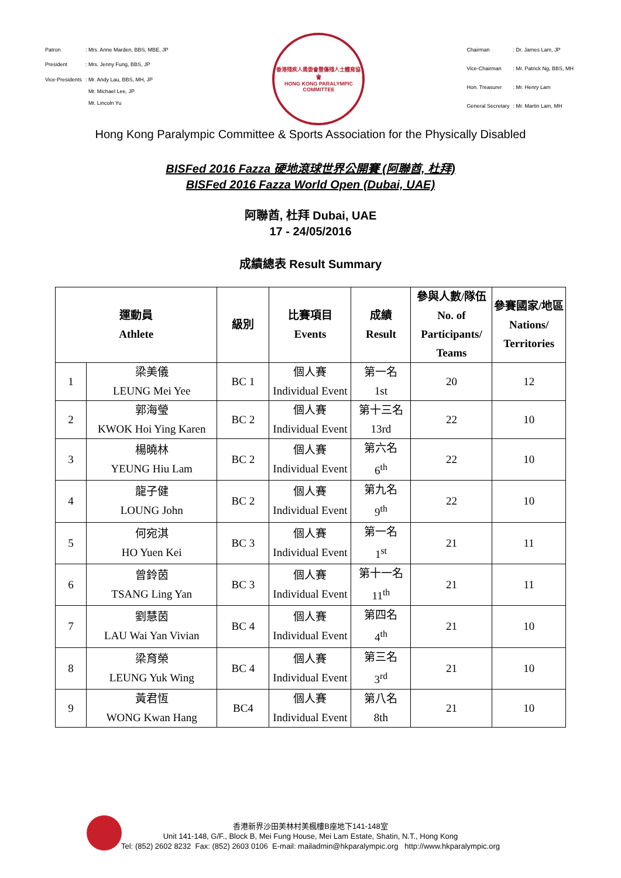| Patron | : Mrs. Anne Marden, BBS, MBE, JP |
| President | : Mrs. Jenny Fung, BBS, JP |
| Vice-Presidents | : Mr. Andy Lau, BBS, MH, JP Mr. Michael Lee, JP Mr. Lincoln Yu |
香港殘疾人奧委會暨傷殘人士體育協會
HONG KONG PARALYMPIC COMMITTEE
| Chairman | : Dr. James Lam, JP |
| Vice-Chairman | : Mr. Patrick Ng, BBS, MH |
| Hon. Treasurer | : Mr. Henry Lam |
| General Secretary | : Mr. Martin Lam, MH |
Hong Kong Paralympic Committee & Sports Association for the Physically Disabled
BISFed 2016 Fazza 硬地滾球世界公開賽 (阿聯酋, 杜拜)
BISFed 2016 Fazza World Open (Dubai, UAE)
阿聯酋, 杜拜 Dubai, UAE
17 - 24/05/2016
成績總表 Result Summary
| 運動員 Athlete | | 級別 | 比賽項目 Events | 成績 Result | 參與人數/隊伍 No. of Participants/ Teams | 參賽國家/地區 Nations/ Territories |
| --- | --- | --- | --- | --- | --- | --- |
| 1 | 梁美儀 LEUNG Mei Yee | BC 1 | 個人賽 Individual Event | 第一名 1st | 20 | 12 |
| 2 | 郭海瑩 KWOK Hoi Ying Karen | BC 2 | 個人賽 Individual Event | 第十三名 13rd | 22 | 10 |
| 3 | 楊曉林 YEUNG Hiu Lam | BC 2 | 個人賽 Individual Event | 第六名 6<sup>th</sup> | 22 | 10 |
| 4 | 龍子健 LOUNG John | BC 2 | 個人賽 Individual Event | 第九名 9<sup>th</sup> | 22 | 10 |
| 5 | 何宛淇 HO Yuen Kei | BC 3 | 個人賽 Individual Event | 第一名 1<sup>st</sup> | 21 | 11 |
| 6 | 曾鈴茵 TSANG Ling Yan | BC 3 | 個人賽 Individual Event | 第十一名 11<sup>th</sup> | 21 | 11 |
| 7 | 劉慧茵 LAU Wai Yan Vivian | BC 4 | 個人賽 Individual Event | 第四名 4<sup>th</sup> | 21 | 10 |
| 8 | 梁育榮 LEUNG Yuk Wing | BC 4 | 個人賽 Individual Event | 第三名 3<sup>rd</sup> | 21 | 10 |
| 9 | 黃君恆 WONG Kwan Hang | BC4 | 個人賽 Individual Event | 第八名 8th | 21 | 10 |
香港新界沙田美林村美楓樓B座地下141-148室
Unit 141-148, G/F., Block B, Mei Fung House, Mei Lam Estate, Shatin, N.T., Hong Kong
Tel: (852) 2602 8232 Fax: (852) 2603 0106 E-mail: mailadmin@hkparalympic.org http://www.hkparalympic.org